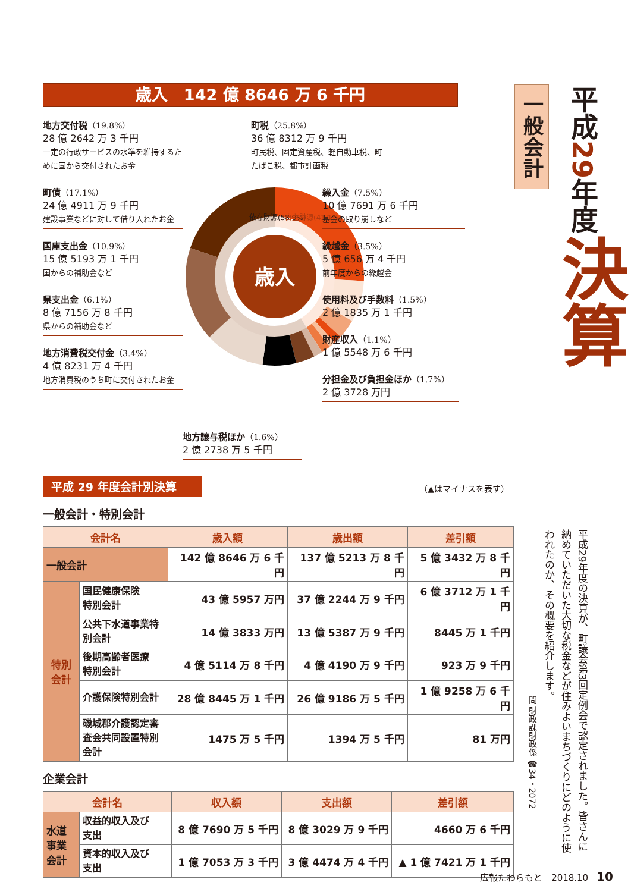一般会計
平成29年度
決算
平成29年度の決算が、町議会第3回定例会で認定されました。皆さんに納めていただいた大切な税金などが住みよいまちづくりにどのように使われたのか、その概要を紹介します。
問 財政課財政係 ☎34・2072
歳入　142 億 8646 万 6 千円
地方交付税（19.8%）
28 億 2642 万 3 千円
一定の行政サービスの水準を維持するために国から交付されたお金
町債（17.1%）
24 億 4911 万 9 千円
建設事業などに対して借り入れたお金
国庫支出金（10.9%）
15 億 5193 万 1 千円
国からの補助金など
県支出金（6.1%）
8 億 7156 万 8 千円
県からの補助金など
地方消費税交付金（3.4%）
4 億 8231 万 4 千円
地方消費税のうち町に交付されたお金
歳入
依存財源(58.9%)
自主財源(41.1%)
地方譲与税ほか（1.6%）
2 億 2738 万 5 千円
町税（25.8%）
36 億 8312 万 9 千円
町民税、固定資産税、軽自動車税、町たばこ税、都市計画税
繰入金（7.5%）
10 億 7691 万 6 千円
基金の取り崩しなど
繰越金（3.5%）
5 億 656 万 4 千円
前年度からの繰越金
使用料及び手数料（1.5%）
2 億 1835 万 1 千円
財産収入（1.1%）
1 億 5548 万 6 千円
分担金及び負担金ほか（1.7%）
2 億 3728 万円
平成 29 年度会計別決算
（▲はマイナスを表す）
一般会計・特別会計
| 会計名 | | 歳入額 | 歳出額 | 差引額 |
| --- | --- | --- | --- | --- |
| 一般会計 | | 142 億 8646 万 6 千円 | 137 億 5213 万 8 千円 | 5 億 3432 万 8 千円 |
| 特別会計 | 国民健康保険 特別会計 | 43 億 5957 万円 | 37 億 2244 万 9 千円 | 6 億 3712 万 1 千円 |
| | 公共下水道事業特 別会計 | 14 億 3833 万円 | 13 億 5387 万 9 千円 | 8445 万 1 千円 |
| | 後期高齢者医療 特別会計 | 4 億 5114 万 8 千円 | 4 億 4190 万 9 千円 | 923 万 9 千円 |
| | 介護保険特別会計 | 28 億 8445 万 1 千円 | 26 億 9186 万 5 千円 | 1 億 9258 万 6 千円 |
| | 磯城郡介護認定審 査会共同設置特別 会計 | 1475 万 5 千円 | 1394 万 5 千円 | 81 万円 |
企業会計
| 会計名 | | 収入額 | 支出額 | 差引額 |
| --- | --- | --- | --- | --- |
| 水道事業会計 | 収益的収入及び 支出 | 8 億 7690 万 5 千円 | 8 億 3029 万 9 千円 | 4660 万 6 千円 |
| | 資本的収入及び 支出 | 1 億 7053 万 3 千円 | 3 億 4474 万 4 千円 | ▲ 1 億 7421 万 1 千円 |
広報たわらもと　2018.10 10